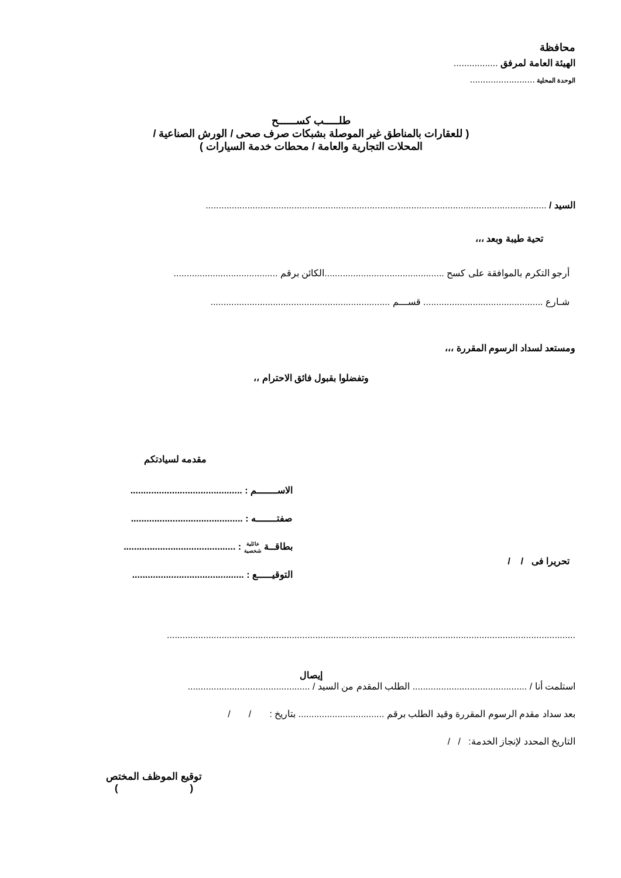محافظة
الهيئة العامة لمرفق .................
الوحدة المحلية .........................
طلـــــب كســــــح
( للعقارات بالمناطق غير الموصلة بشبكات صرف صحى / الورش الصناعية /
المحلات التجارية والعامة / محطات خدمة السيارات )
السيد / ...................................................................................................................................
تحية طيبة وبعد ،،،
أرجو التكرم بالموافقة على كسح ..............................................الكائن برقم ........................................
شـارع .............................................. قســـم .....................................................................
ومستعد لسداد الرسوم المقررة ،،،
وتفضلوا بقبول فائق الاحترام ،،
مقدمه لسيادتكم
تحريرا فى / /
الاســـــــم : ...........................................
صفتـــــــه : ...........................................
بطاقــة عائلية
شخصية : ...........................................
التوقيـــــع : ...........................................
.............................................................................................................................................................
إيصال
استلمت أنا / ............................................ الطلب المقدم من السيد / ...............................................
بعد سداد مقدم الرسوم المقررة وقيد الطلب برقم ................................. بتاريخ : / /
التاريخ المحدد لإنجاز الخدمة: / /
توقيع الموظف المختص
( )